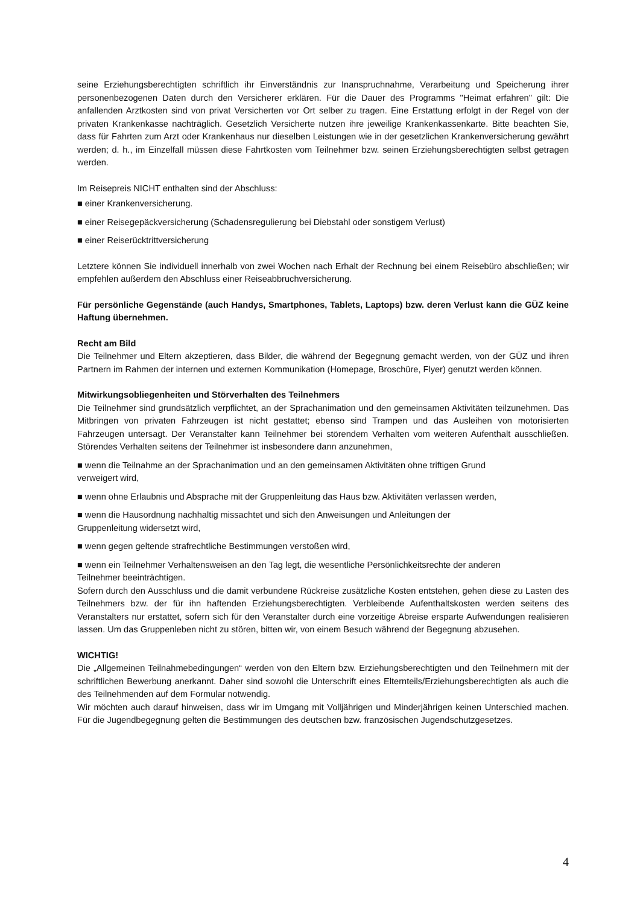seine Erziehungsberechtigten schriftlich ihr Einverständnis zur Inanspruchnahme, Verarbeitung und Speicherung ihrer personenbezogenen Daten durch den Versicherer erklären. Für die Dauer des Programms "Heimat erfahren" gilt: Die anfallenden Arztkosten sind von privat Versicherten vor Ort selber zu tragen. Eine Erstattung erfolgt in der Regel von der privaten Krankenkasse nachträglich. Gesetzlich Versicherte nutzen ihre jeweilige Krankenkassenkarte. Bitte beachten Sie, dass für Fahrten zum Arzt oder Krankenhaus nur dieselben Leistungen wie in der gesetzlichen Krankenversicherung gewährt werden; d. h., im Einzelfall müssen diese Fahrtkosten vom Teilnehmer bzw. seinen Erziehungsberechtigten selbst getragen werden.
Im Reisepreis NICHT enthalten sind der Abschluss:
■ einer Krankenversicherung.
■ einer Reisegepäckversicherung (Schadensregulierung bei Diebstahl oder sonstigem Verlust)
■ einer Reiserücktrittversicherung
Letztere können Sie individuell innerhalb von zwei Wochen nach Erhalt der Rechnung bei einem Reisebüro abschließen; wir empfehlen außerdem den Abschluss einer Reiseabbruchversicherung.
Für persönliche Gegenstände (auch Handys, Smartphones, Tablets, Laptops) bzw. deren Verlust kann die GÜZ keine Haftung übernehmen.
Recht am Bild
Die Teilnehmer und Eltern akzeptieren, dass Bilder, die während der Begegnung gemacht werden, von der GÜZ und ihren Partnern im Rahmen der internen und externen Kommunikation (Homepage, Broschüre, Flyer) genutzt werden können.
Mitwirkungsobliegenheiten und Störverhalten des Teilnehmers
Die Teilnehmer sind grundsätzlich verpflichtet, an der Sprachanimation und den gemeinsamen Aktivitäten teilzunehmen. Das Mitbringen von privaten Fahrzeugen ist nicht gestattet; ebenso sind Trampen und das Ausleihen von motorisierten Fahrzeugen untersagt. Der Veranstalter kann Teilnehmer bei störendem Verhalten vom weiteren Aufenthalt ausschließen. Störendes Verhalten seitens der Teilnehmer ist insbesondere dann anzunehmen,
■ wenn die Teilnahme an der Sprachanimation und an den gemeinsamen Aktivitäten ohne triftigen Grund
verweigert wird,
■ wenn ohne Erlaubnis und Absprache mit der Gruppenleitung das Haus bzw. Aktivitäten verlassen werden,
■ wenn die Hausordnung nachhaltig missachtet und sich den Anweisungen und Anleitungen der
Gruppenleitung widersetzt wird,
■ wenn gegen geltende strafrechtliche Bestimmungen verstoßen wird,
■ wenn ein Teilnehmer Verhaltensweisen an den Tag legt, die wesentliche Persönlichkeitsrechte der anderen
Teilnehmer beeinträchtigen.
Sofern durch den Ausschluss und die damit verbundene Rückreise zusätzliche Kosten entstehen, gehen diese zu Lasten des Teilnehmers bzw. der für ihn haftenden Erziehungsberechtigten. Verbleibende Aufenthaltskosten werden seitens des Veranstalters nur erstattet, sofern sich für den Veranstalter durch eine vorzeitige Abreise ersparte Aufwendungen realisieren lassen. Um das Gruppenleben nicht zu stören, bitten wir, von einem Besuch während der Begegnung abzusehen.
WICHTIG!
Die „Allgemeinen Teilnahmebedingungen“ werden von den Eltern bzw. Erziehungsberechtigten und den Teilnehmern mit der schriftlichen Bewerbung anerkannt. Daher sind sowohl die Unterschrift eines Elternteils/Erziehungsberechtigten als auch die des Teilnehmenden auf dem Formular notwendig.
Wir möchten auch darauf hinweisen, dass wir im Umgang mit Volljährigen und Minderjährigen keinen Unterschied machen. Für die Jugendbegegnung gelten die Bestimmungen des deutschen bzw. französischen Jugendschutzgesetzes.
4